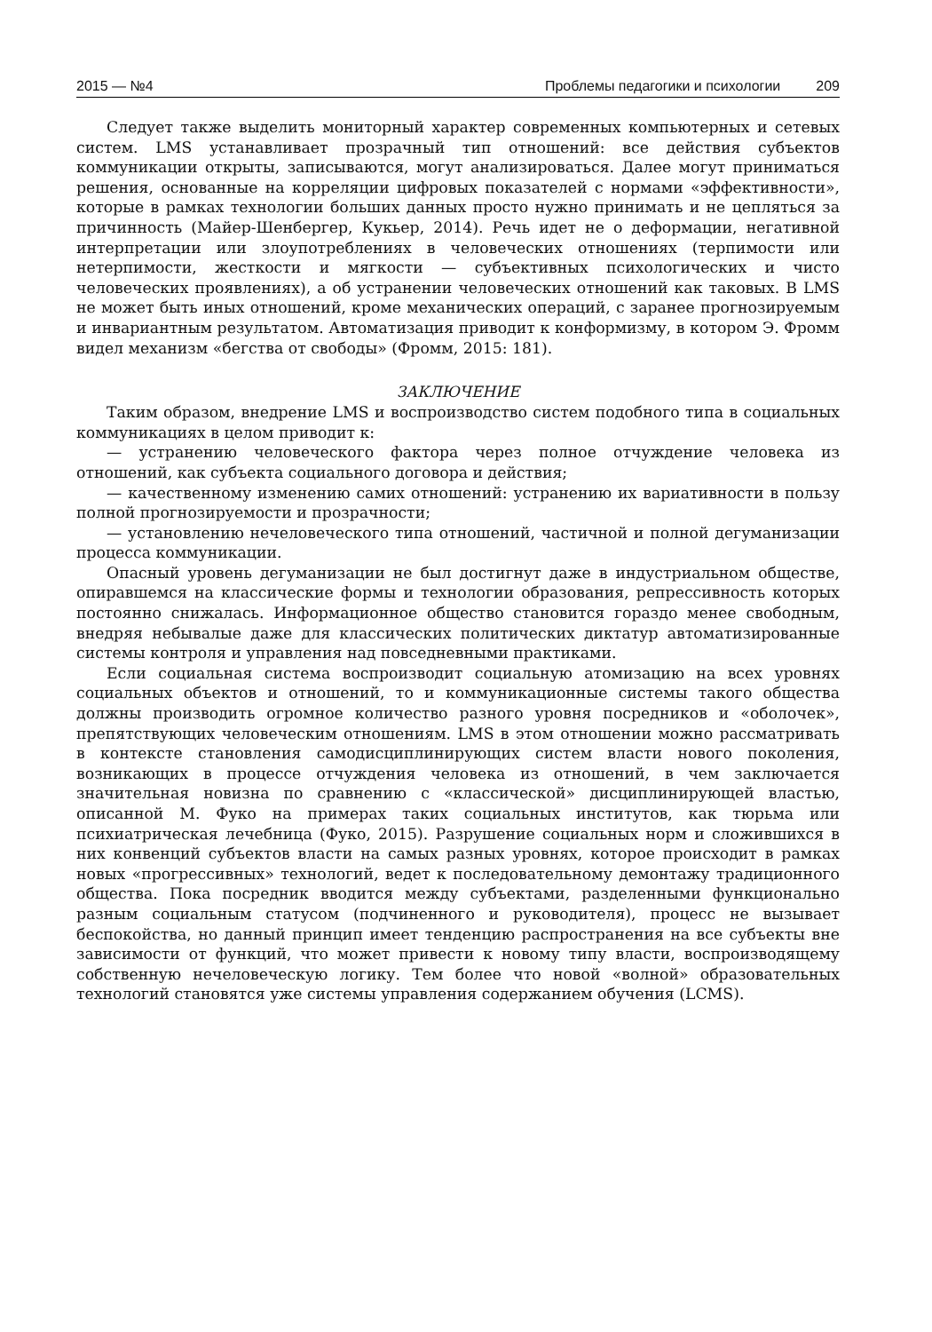2015 — №4 Проблемы педагогики и психологии 209
Следует также выделить мониторный характер современных компьютерных и сетевых систем. LMS устанавливает прозрачный тип отношений: все действия субъектов коммуникации открыты, записываются, могут анализироваться. Далее могут приниматься решения, основанные на корреляции цифровых показателей с нормами «эффективности», которые в рамках технологии больших данных просто нужно принимать и не цепляться за причинность (Майер-Шенбергер, Кукьер, 2014). Речь идет не о деформации, негативной интерпретации или злоупотреблениях в человеческих отношениях (терпимости или нетерпимости, жесткости и мягкости — субъективных психологических и чисто человеческих проявлениях), а об устранении человеческих отношений как таковых. В LMS не может быть иных отношений, кроме механических операций, с заранее прогнозируемым и инвариантным результатом. Автоматизация приводит к конформизму, в котором Э. Фромм видел механизм «бегства от свободы» (Фромм, 2015: 181).
ЗАКЛЮЧЕНИЕ
Таким образом, внедрение LMS и воспроизводство систем подобного типа в социальных коммуникациях в целом приводит к:
— устранению человеческого фактора через полное отчуждение человека из отношений, как субъекта социального договора и действия;
— качественному изменению самих отношений: устранению их вариативности в пользу полной прогнозируемости и прозрачности;
— установлению нечеловеческого типа отношений, частичной и полной дегуманизации процесса коммуникации.
Опасный уровень дегуманизации не был достигнут даже в индустриальном обществе, опиравшемся на классические формы и технологии образования, репрессивность которых постоянно снижалась. Информационное общество становится гораздо менее свободным, внедряя небывалые даже для классических политических диктатур автоматизированные системы контроля и управления над повседневными практиками.
Если социальная система воспроизводит социальную атомизацию на всех уровнях социальных объектов и отношений, то и коммуникационные системы такого общества должны производить огромное количество разного уровня посредников и «оболочек», препятствующих человеческим отношениям. LMS в этом отношении можно рассматривать в контексте становления самодисциплинирующих систем власти нового поколения, возникающих в процессе отчуждения человека из отношений, в чем заключается значительная новизна по сравнению с «классической» дисциплинирующей властью, описанной М. Фуко на примерах таких социальных институтов, как тюрьма или психиатрическая лечебница (Фуко, 2015). Разрушение социальных норм и сложившихся в них конвенций субъектов власти на самых разных уровнях, которое происходит в рамках новых «прогрессивных» технологий, ведет к последовательному демонтажу традиционного общества. Пока посредник вводится между субъектами, разделенными функционально разным социальным статусом (подчиненного и руководителя), процесс не вызывает беспокойства, но данный принцип имеет тенденцию распространения на все субъекты вне зависимости от функций, что может привести к новому типу власти, воспроизводящему собственную нечеловеческую логику. Тем более что новой «волной» образовательных технологий становятся уже системы управления содержанием обучения (LCMS).